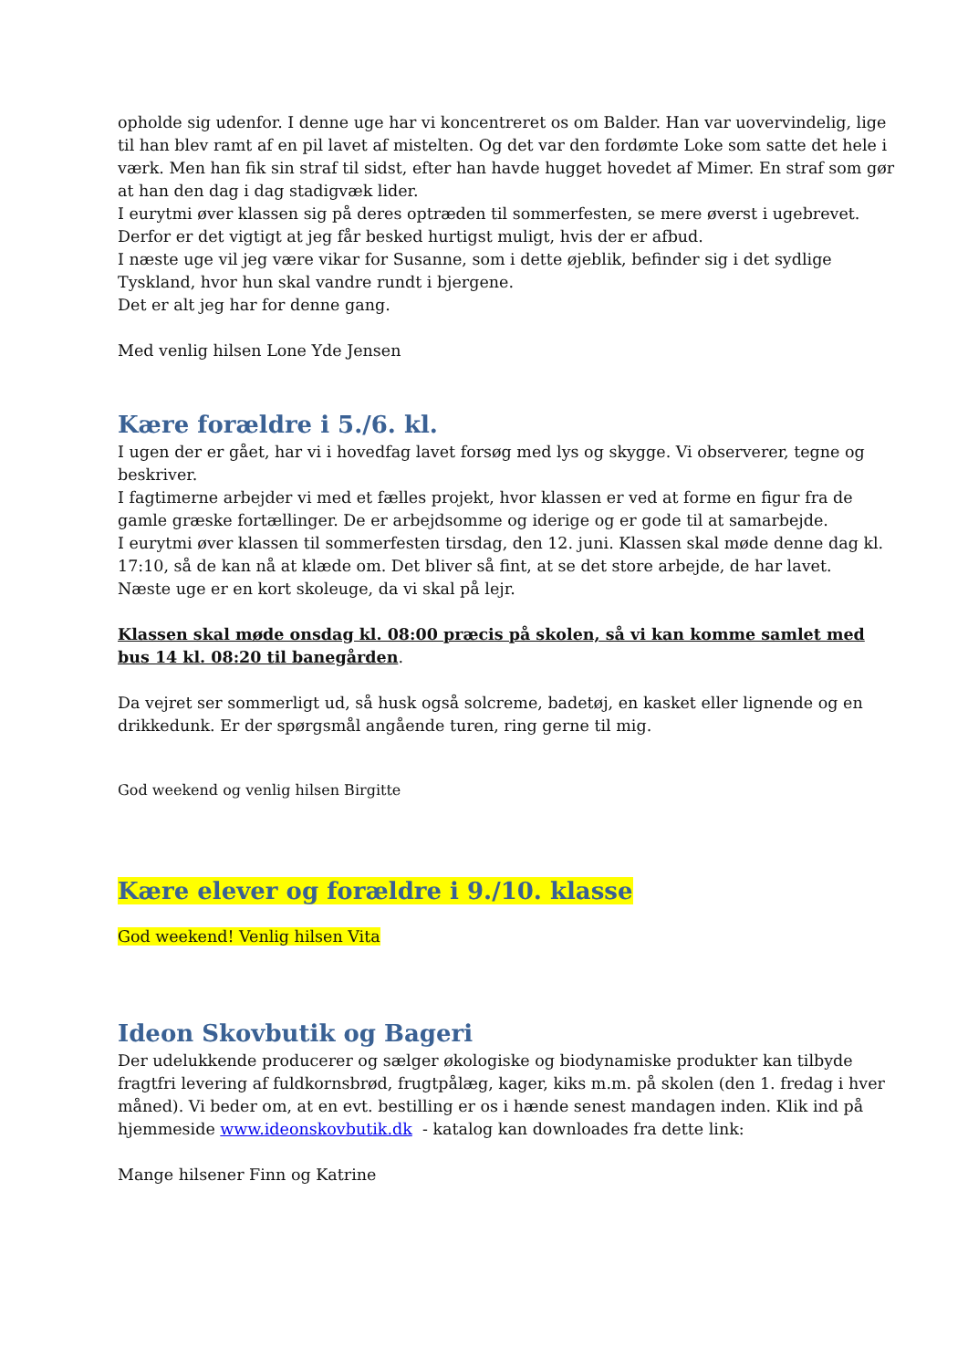opholde sig udenfor. I denne uge har vi koncentreret os om Balder. Han var uovervindelig, lige til han blev ramt af en pil lavet af mistelten. Og det var den fordømte Loke som satte det hele i værk. Men han fik sin straf til sidst, efter han havde hugget hovedet af Mimer. En straf som gør at han den dag i dag stadigvæk lider.
I eurytmi øver klassen sig på deres optræden til sommerfesten, se mere øverst i ugebrevet. Derfor er det vigtigt at jeg får besked hurtigst muligt, hvis der er afbud.
I næste uge vil jeg være vikar for Susanne, som i dette øjeblik, befinder sig i det sydlige Tyskland, hvor hun skal vandre rundt i bjergene.
Det er alt jeg har for denne gang.
Med venlig hilsen Lone Yde Jensen
Kære forældre i 5./6. kl.
I ugen der er gået, har vi i hovedfag lavet forsøg med lys og skygge. Vi observerer, tegne og beskriver.
I fagtimerne arbejder vi med et fælles projekt, hvor klassen er ved at forme en figur fra de gamle græske fortællinger. De er arbejdsomme og iderige og er gode til at samarbejde.
I eurytmi øver klassen til sommerfesten tirsdag, den 12. juni. Klassen skal møde denne dag kl. 17:10, så de kan nå at klæde om. Det bliver så fint, at se det store arbejde, de har lavet.
Næste uge er en kort skoleuge, da vi skal på lejr.
Klassen skal møde onsdag kl. 08:00 præcis på skolen, så vi kan komme samlet med bus 14 kl. 08:20 til banegården.
Da vejret ser sommerligt ud, så husk også solcreme, badetøj, en kasket eller lignende og en drikkedunk. Er der spørgsmål angående turen, ring gerne til mig.
God weekend og venlig hilsen Birgitte
Kære elever og forældre i 9./10. klasse
God weekend! Venlig hilsen Vita
Ideon Skovbutik og Bageri
Der udelukkende producerer og sælger økologiske og biodynamiske produkter kan tilbyde fragtfri levering af fuldkornsbrød, frugtpålæg, kager, kiks m.m. på skolen (den 1. fredag i hver måned). Vi beder om, at en evt. bestilling er os i hænde senest mandagen inden. Klik ind på hjemmeside www.ideonskovbutik.dk - katalog kan downloades fra dette link:
Mange hilsener Finn og Katrine